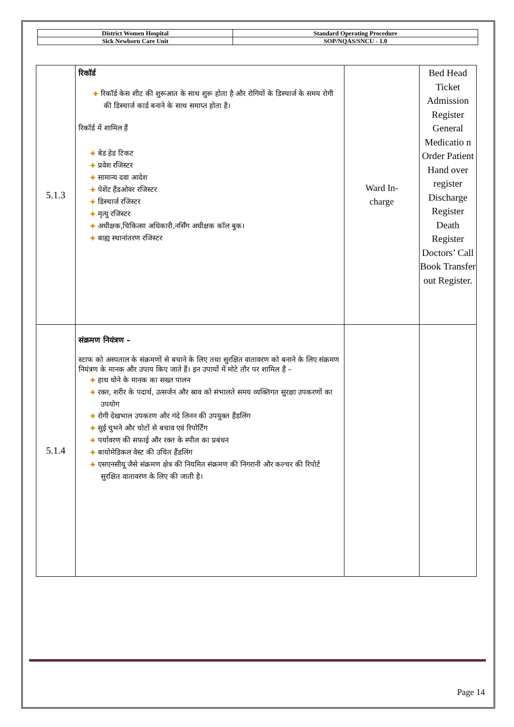| District Women Hospital | Standard Operating Procedure |
| Sick Newborn Care Unit | SOP/NQAS/SNCU - 1.0 |
| 5.1.3 | रिकॉर्ड ✚ रिकॉर्ड केस शीट की शुरूआत के साथ शुरू होता है और रोगियों के डिस्चार्ज के समय रोगी की डिस्चार्ज कार्ड बनाने के साथ समाप्त होता है। रिकॉर्ड में शामिल हैं ✚ बेड हेड टिकट ✚ प्रवेश रजिस्टर ✚ सामान्य दवा आदेश ✚ पेशेंट हैंडओवर रजिस्टर ✚ डिस्चार्ज रजिस्टर ✚ मृत्यु रजिस्टर ✚ अधीक्षक,चिकित्सा अधिकारी,नर्सिंग अधीक्षक कॉल बुक। ✚ बाह्य स्थानांतरण रजिस्टर | Ward In- charge | Bed Head Ticket Admission Register General Medicatio n Order Patient Hand over register Discharge Register Death Register Doctors’ Call Book Transfer out Register. |
| 5.1.4 | संक्रमण नियंत्रण – स्टाफ को अस्पताल के संक्रमणों से बचाने के लिए तथा सुरक्षित वातावरण को बनाने के लिए संक्रमण नियंत्रण के मानक और उपाय किए जाते हैं। इन उपायों में मोटे तौर पर शामिल हैं – ✚ हाथ धोने के मानक का सख्त पालन ✚ रक्त, शरीर के पदार्थ, उत्सर्जन और स्राव को संभालते समय व्यक्तिगत सुरक्षा उपकरणों का उपयोग ✚ रोगी देखभाल उपकरण और गंदे लिनन की उपयुक्त हैंडलिंग ✚ सुई चुभने और चोटों से बचाव एवं रिपोर्टिंग ✚ पर्यावरण की सफाई और रक्त के स्पील का प्रबंधन ✚ बायोमेडिकल वेस्ट की उचित हैंडलिंग ✚ एसएनसीयू जैसे संक्रमण क्षेत्र की नियमित संक्रमण की निगरानी और कल्चर की रिपोर्ट सुरक्षित वातावरण के लिए की जाती है। | | |
Page 14